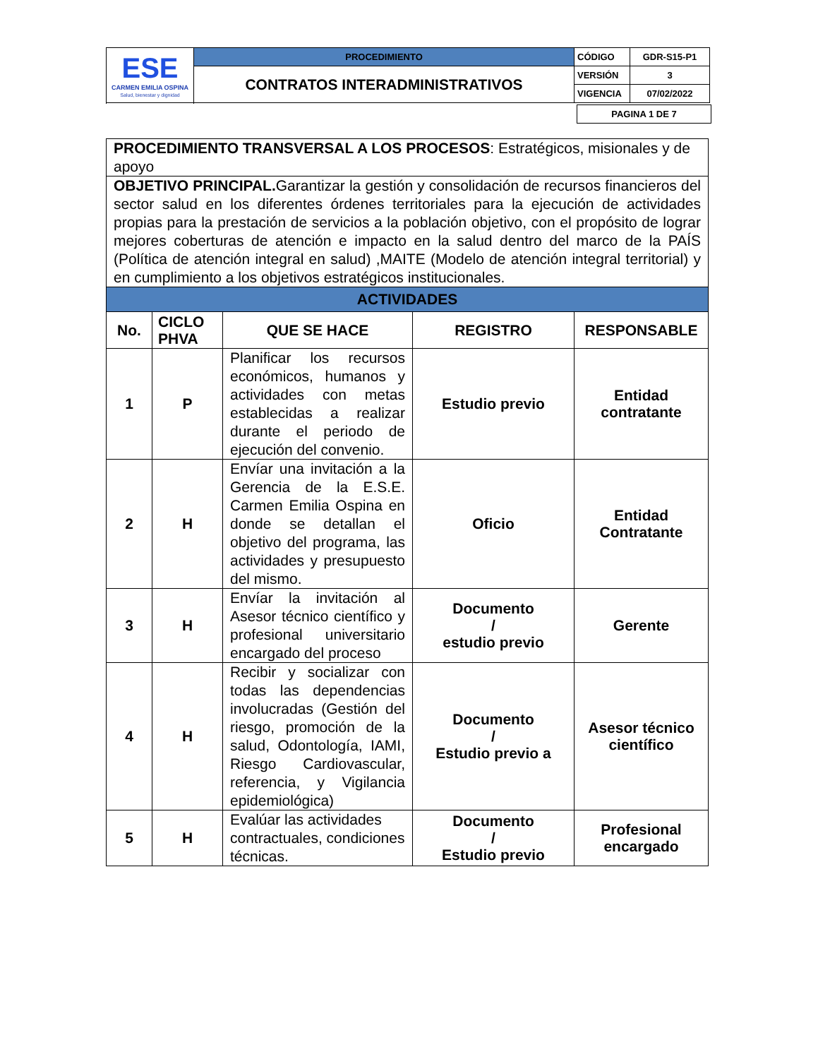| ESE CARMEN EMILIA OSPINA Salud, bienestar y dignidad | PROCEDIMIENTO | CÓDIGO | GDR-S15-P1 |
| | CONTRATOS INTERADMINISTRATIVOS | VERSIÓN | 3 |
| | | VIGENCIA | 07/02/2022 |
PAGINA 1 DE 7
| PROCEDIMIENTO TRANSVERSAL A LOS PROCESOS : Estratégicos, misionales y de apoyo | | | | |
| OBJETIVO PRINCIPAL. Garantizar la gestión y consolidación de recursos financieros del sector salud en los diferentes órdenes territoriales para la ejecución de actividades propias para la prestación de servicios a la población objetivo, con el propósito de lograr mejores coberturas de atención e impacto en la salud dentro del marco de la PAÍS (Política de atención integral en salud) ,MAITE (Modelo de atención integral territorial) y en cumplimiento a los objetivos estratégicos institucionales. | | | | |
| ACTIVIDADES | | | | |
| No. | CICLO PHVA | QUE SE HACE | REGISTRO | RESPONSABLE |
| 1 | P | Planificar los recursos económicos, humanos y actividades con metas establecidas a realizar durante el periodo de ejecución del convenio. | Estudio previo | Entidad contratante |
| 2 | H | Envíar una invitación a la Gerencia de la E.S.E. Carmen Emilia Ospina en donde se detallan el objetivo del programa, las actividades y presupuesto del mismo. | Oficio | Entidad Contratante |
| 3 | H | Envíar la invitación al Asesor técnico científico y profesional universitario encargado del proceso | Documento / estudio previo | Gerente |
| 4 | H | Recibir y socializar con todas las dependencias involucradas (Gestión del riesgo, promoción de la salud, Odontología, IAMI, Riesgo Cardiovascular, referencia, y Vigilancia epidemiológica) | Documento / Estudio previo a | Asesor técnico científico |
| 5 | H | Evalúar las actividades contractuales, condiciones técnicas. | Documento / Estudio previo | Profesional encargado |